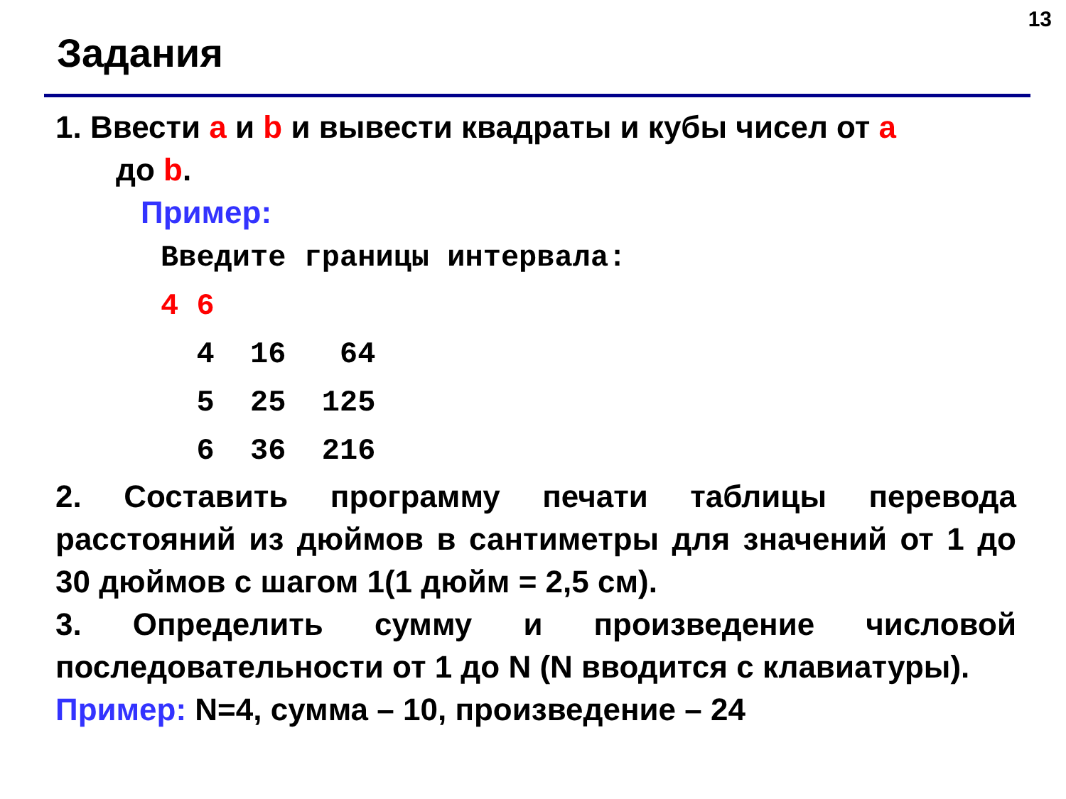13
Задания
1. Ввести a и b и вывести квадраты и кубы чисел от a
до b.
Пример:
Введите границы интервала: 4 6 4 16 64 5 25 125 6 36 216
2. Составить программу печати таблицы перевода расстояний из дюймов в сантиметры для значений от 1 до 30 дюймов с шагом 1(1 дюйм = 2,5 см).
3. Определить сумму и произведение числовой последовательности от 1 до N (N вводится с клавиатуры).
Пример: N=4, сумма – 10, произведение – 24